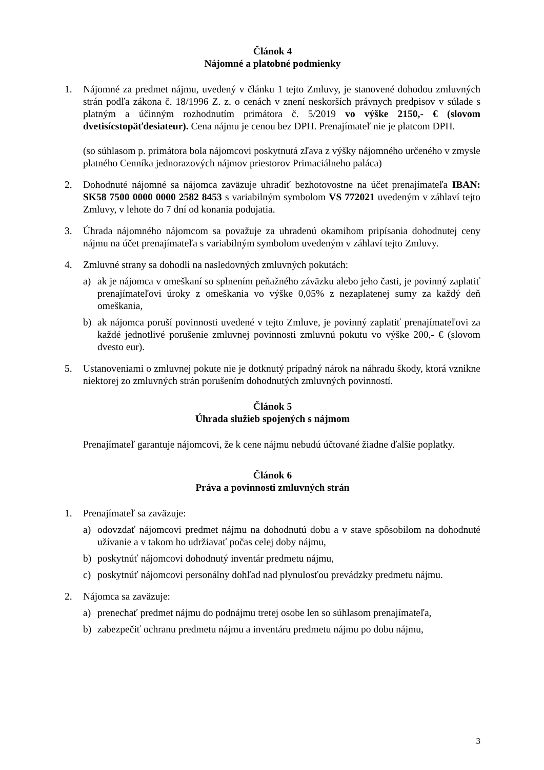Článok 4
Nájomné a platobné podmienky
1. Nájomné za predmet nájmu, uvedený v článku 1 tejto Zmluvy, je stanovené dohodou zmluvných strán podľa zákona č. 18/1996 Z. z. o cenách v znení neskorších právnych predpisov v súlade s platným a účinným rozhodnutím primátora č. 5/2019 vo výške 2150,- € (slovom dvetisícstopäťdesiateur). Cena nájmu je cenou bez DPH. Prenajímateľ nie je platcom DPH.
(so súhlasom p. primátora bola nájomcovi poskytnutá zľava z výšky nájomného určeného v zmysle platného Cenníka jednorazových nájmov priestorov Primaciálneho paláca)
2. Dohodnuté nájomné sa nájomca zaväzuje uhradiť bezhotovostne na účet prenajímateľa IBAN: SK58 7500 0000 0000 2582 8453 s variabilným symbolom VS 772021 uvedeným v záhlaví tejto Zmluvy, v lehote do 7 dní od konania podujatia.
3. Úhrada nájomného nájomcom sa považuje za uhradenú okamihom pripísania dohodnutej ceny nájmu na účet prenajímateľa s variabilným symbolom uvedeným v záhlaví tejto Zmluvy.
4. Zmluvné strany sa dohodli na nasledovných zmluvných pokutách:
a) ak je nájomca v omeškaní so splnením peňažného záväzku alebo jeho časti, je povinný zaplatiť prenajímateľovi úroky z omeškania vo výške 0,05% z nezaplatenej sumy za každý deň omeškania,
b) ak nájomca poruší povinnosti uvedené v tejto Zmluve, je povinný zaplatiť prenajímateľovi za každé jednotlivé porušenie zmluvnej povinnosti zmluvnú pokutu vo výške 200,- € (slovom dvesto eur).
5. Ustanoveniami o zmluvnej pokute nie je dotknutý prípadný nárok na náhradu škody, ktorá vznikne niektorej zo zmluvných strán porušením dohodnutých zmluvných povinností.
Článok 5
Úhrada služieb spojených s nájmom
Prenajímateľ garantuje nájomcovi, že k cene nájmu nebudú účtované žiadne ďalšie poplatky.
Článok 6
Práva a povinnosti zmluvných strán
1. Prenajímateľ sa zaväzuje:
a) odovzdať nájomcovi predmet nájmu na dohodnutú dobu a v stave spôsobilom na dohodnuté užívanie a v takom ho udržiavať počas celej doby nájmu,
b) poskytnúť nájomcovi dohodnutý inventár predmetu nájmu,
c) poskytnúť nájomcovi personálny dohľad nad plynulosťou prevádzky predmetu nájmu.
2. Nájomca sa zaväzuje:
a) prenechať predmet nájmu do podnájmu tretej osobe len so súhlasom prenajímateľa,
b) zabezpečiť ochranu predmetu nájmu a inventáru predmetu nájmu po dobu nájmu,
3